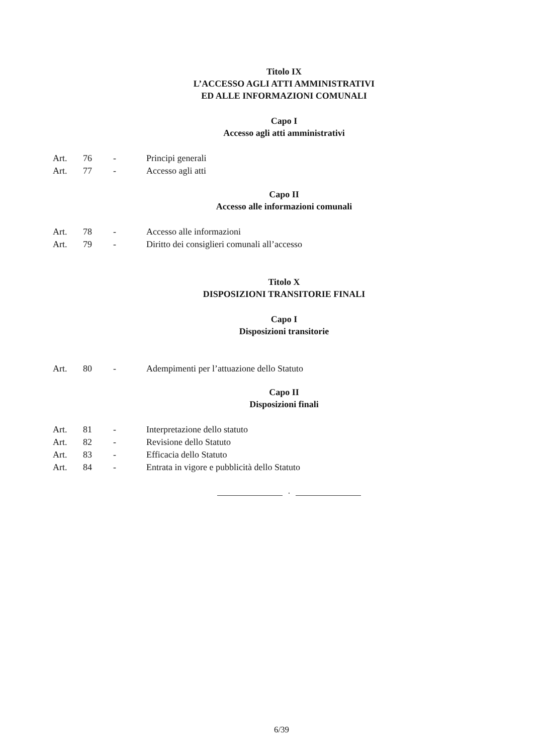Titolo IX
L’ACCESSO AGLI ATTI AMMINISTRATIVI
ED ALLE INFORMAZIONI COMUNALI
Capo I
Accesso agli atti amministrativi
Art. 76 - Principi generali
Art. 77 - Accesso agli atti
Capo II
Accesso alle informazioni comunali
Art. 78 - Accesso alle informazioni
Art. 79 - Diritto dei consiglieri comunali all’accesso
Titolo X
DISPOSIZIONI TRANSITORIE FINALI
Capo I
Disposizioni transitorie
Art. 80 - Adempimenti per l’attuazione dello Statuto
Capo II
Disposizioni finali
Art. 81 - Interpretazione dello statuto
Art. 82 - Revisione dello Statuto
Art. 83 - Efficacia dello Statuto
Art. 84 - Entrata in vigore e pubblicità dello Statuto
·
6/39